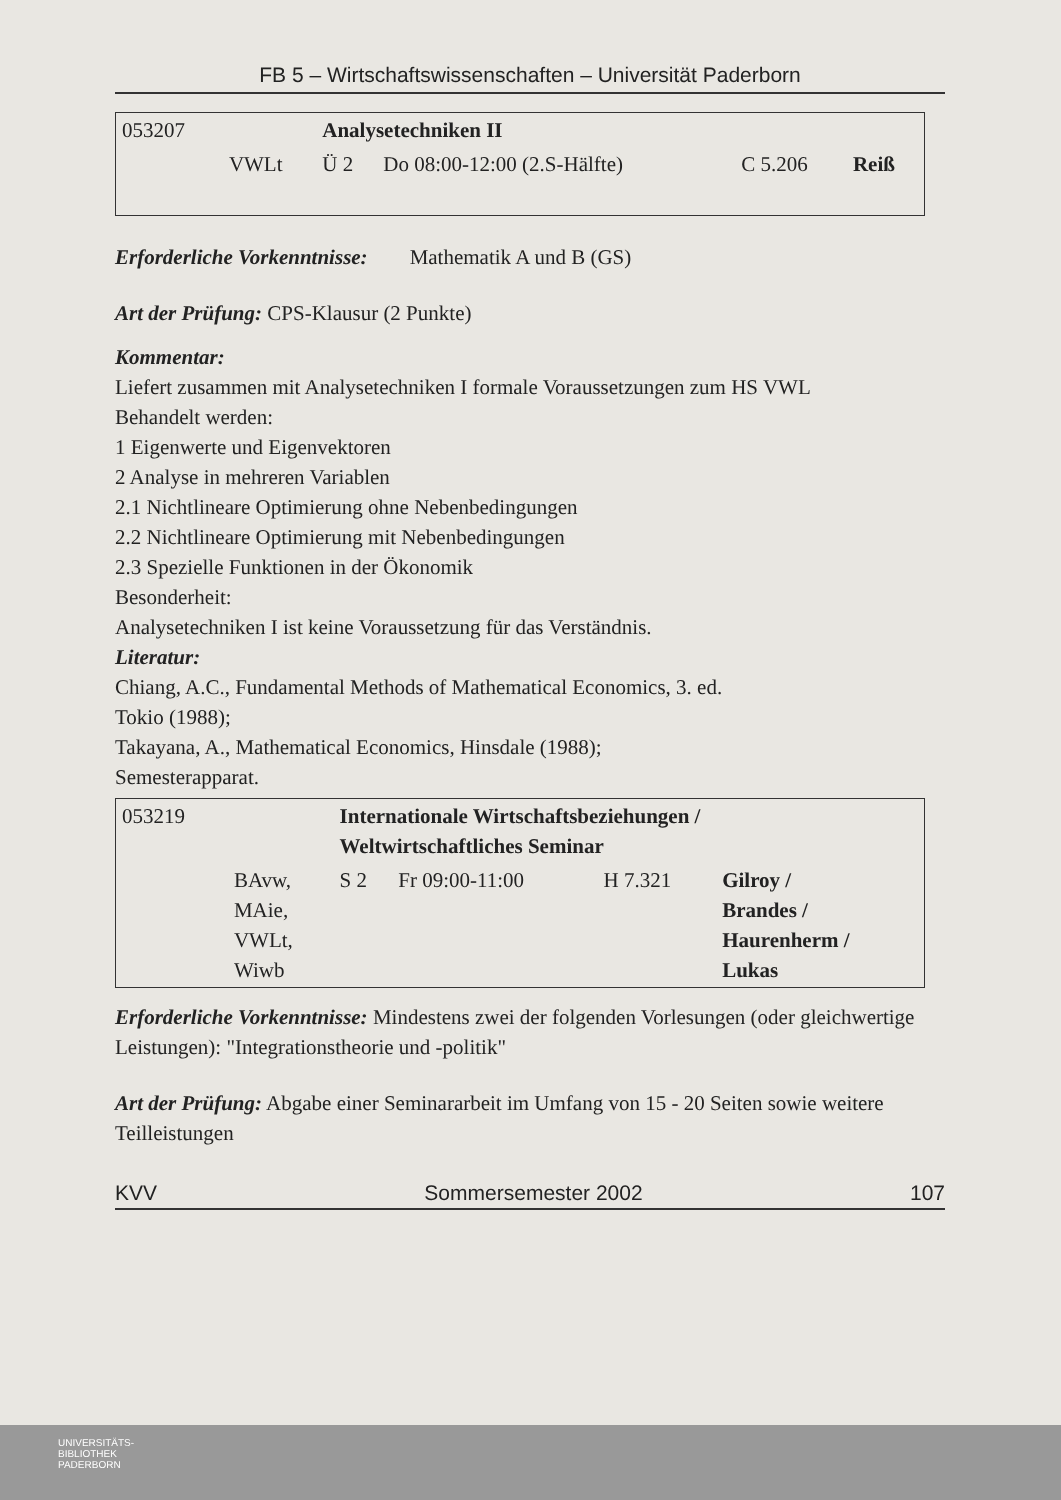FB 5 – Wirtschaftswissenschaften – Universität Paderborn
| 053207 | | Analysetechniken II | | | |
| | VWLt | Ü 2 | Do 08:00-12:00 (2.S-Hälfte) | C 5.206 | Reiß |
Erforderliche Vorkenntnisse: Mathematik A und B (GS)
Art der Prüfung: CPS-Klausur (2 Punkte)
Kommentar:
Liefert zusammen mit Analysetechniken I formale Voraussetzungen zum HS VWL
Behandelt werden:
1 Eigenwerte und Eigenvektoren
2 Analyse in mehreren Variablen
2.1 Nichtlineare Optimierung ohne Nebenbedingungen
2.2 Nichtlineare Optimierung mit Nebenbedingungen
2.3 Spezielle Funktionen in der Ökonomik
Besonderheit:
Analysetechniken I ist keine Voraussetzung für das Verständnis.
Literatur:
Chiang, A.C., Fundamental Methods of Mathematical Economics, 3. ed.
Tokio (1988);
Takayana, A., Mathematical Economics, Hinsdale (1988);
Semesterapparat.
| 053219 | | Internationale Wirtschaftsbeziehungen / Weltwirtschaftliches Seminar | | | |
| | BAvw, MAie, VWLt, Wiwb | S 2 | Fr 09:00-11:00 | H 7.321 | Gilroy / Brandes / Haurenherm / Lukas |
Erforderliche Vorkenntnisse: Mindestens zwei der folgenden Vorlesungen (oder gleichwertige Leistungen): "Integrationstheorie und -politik"
Art der Prüfung: Abgabe einer Seminararbeit im Umfang von 15 - 20 Seiten sowie weitere Teilleistungen
KVV Sommersemester 2002 107
UNIVERSITÄTS-
BIBLIOTHEK
PADERBORN